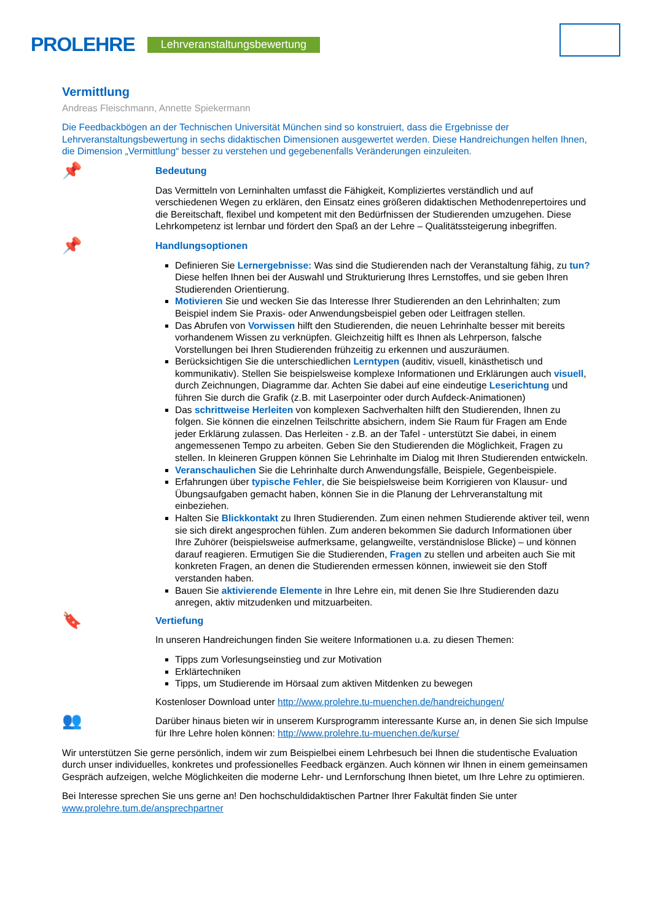PROLEHRE Lehrveranstaltungsbewertung
Vermittlung
Andreas Fleischmann, Annette Spiekermann
Die Feedbackbögen an der Technischen Universität München sind so konstruiert, dass die Ergebnisse der Lehrveranstaltungsbewertung in sechs didaktischen Dimensionen ausgewertet werden. Diese Handreichungen helfen Ihnen, die Dimension „Vermittlung“ besser zu verstehen und gegebenenfalls Veränderungen einzuleiten.
📌
Bedeutung
Das Vermitteln von Lerninhalten umfasst die Fähigkeit, Kompliziertes verständlich und auf verschiedenen Wegen zu erklären, den Einsatz eines größeren didaktischen Methodenrepertoires und die Bereitschaft, flexibel und kompetent mit den Bedürfnissen der Studierenden umzugehen. Diese Lehrkompetenz ist lernbar und fördert den Spaß an der Lehre – Qualitätssteigerung inbegriffen.
📌
Handlungsoptionen
Definieren Sie Lernergebnisse: Was sind die Studierenden nach der Veranstaltung fähig, zu tun? Diese helfen Ihnen bei der Auswahl und Strukturierung Ihres Lernstoffes, und sie geben Ihren Studierenden Orientierung.
Motivieren Sie und wecken Sie das Interesse Ihrer Studierenden an den Lehrinhalten; zum Beispiel indem Sie Praxis- oder Anwendungsbeispiel geben oder Leitfragen stellen.
Das Abrufen von Vorwissen hilft den Studierenden, die neuen Lehrinhalte besser mit bereits vorhandenem Wissen zu verknüpfen. Gleichzeitig hilft es Ihnen als Lehrperson, falsche Vorstellungen bei Ihren Studierenden frühzeitig zu erkennen und auszuräumen.
Berücksichtigen Sie die unterschiedlichen Lerntypen (auditiv, visuell, kinästhetisch und kommunikativ). Stellen Sie beispielsweise komplexe Informationen und Erklärungen auch visuell, durch Zeichnungen, Diagramme dar. Achten Sie dabei auf eine eindeutige Leserichtung und führen Sie durch die Grafik (z.B. mit Laserpointer oder durch Aufdeck-Animationen)
Das schrittweise Herleiten von komplexen Sachverhalten hilft den Studierenden, Ihnen zu folgen. Sie können die einzelnen Teilschritte absichern, indem Sie Raum für Fragen am Ende jeder Erklärung zulassen. Das Herleiten - z.B. an der Tafel - unterstützt Sie dabei, in einem angemessenen Tempo zu arbeiten. Geben Sie den Studierenden die Möglichkeit, Fragen zu stellen. In kleineren Gruppen können Sie Lehrinhalte im Dialog mit Ihren Studierenden entwickeln.
Veranschaulichen Sie die Lehrinhalte durch Anwendungsfälle, Beispiele, Gegenbeispiele.
Erfahrungen über typische Fehler, die Sie beispielsweise beim Korrigieren von Klausur- und Übungsaufgaben gemacht haben, können Sie in die Planung der Lehrveranstaltung mit einbeziehen.
Halten Sie Blickkontakt zu Ihren Studierenden. Zum einen nehmen Studierende aktiver teil, wenn sie sich direkt angesprochen fühlen. Zum anderen bekommen Sie dadurch Informationen über Ihre Zuhörer (beispielsweise aufmerksame, gelangweilte, verständnislose Blicke) – und können darauf reagieren. Ermutigen Sie die Studierenden, Fragen zu stellen und arbeiten auch Sie mit konkreten Fragen, an denen die Studierenden ermessen können, inwieweit sie den Stoff verstanden haben.
Bauen Sie aktivierende Elemente in Ihre Lehre ein, mit denen Sie Ihre Studierenden dazu anregen, aktiv mitzudenken und mitzuarbeiten.
🔖
Vertiefung
In unseren Handreichungen finden Sie weitere Informationen u.a. zu diesen Themen:
Tipps zum Vorlesungseinstieg und zur Motivation
Erklärtechniken
Tipps, um Studierende im Hörsaal zum aktiven Mitdenken zu bewegen
Kostenloser Download unter http://www.prolehre.tu-muenchen.de/handreichungen/
👥
Darüber hinaus bieten wir in unserem Kursprogramm interessante Kurse an, in denen Sie sich Impulse für Ihre Lehre holen können: http://www.prolehre.tu-muenchen.de/kurse/
Wir unterstützen Sie gerne persönlich, indem wir zum Beispielbei einem Lehrbesuch bei Ihnen die studentische Evaluation durch unser individuelles, konkretes und professionelles Feedback ergänzen. Auch können wir Ihnen in einem gemeinsamen Gespräch aufzeigen, welche Möglichkeiten die moderne Lehr- und Lernforschung Ihnen bietet, um Ihre Lehre zu optimieren.
Bei Interesse sprechen Sie uns gerne an! Den hochschuldidaktischen Partner Ihrer Fakultät finden Sie unter www.prolehre.tum.de/ansprechpartner